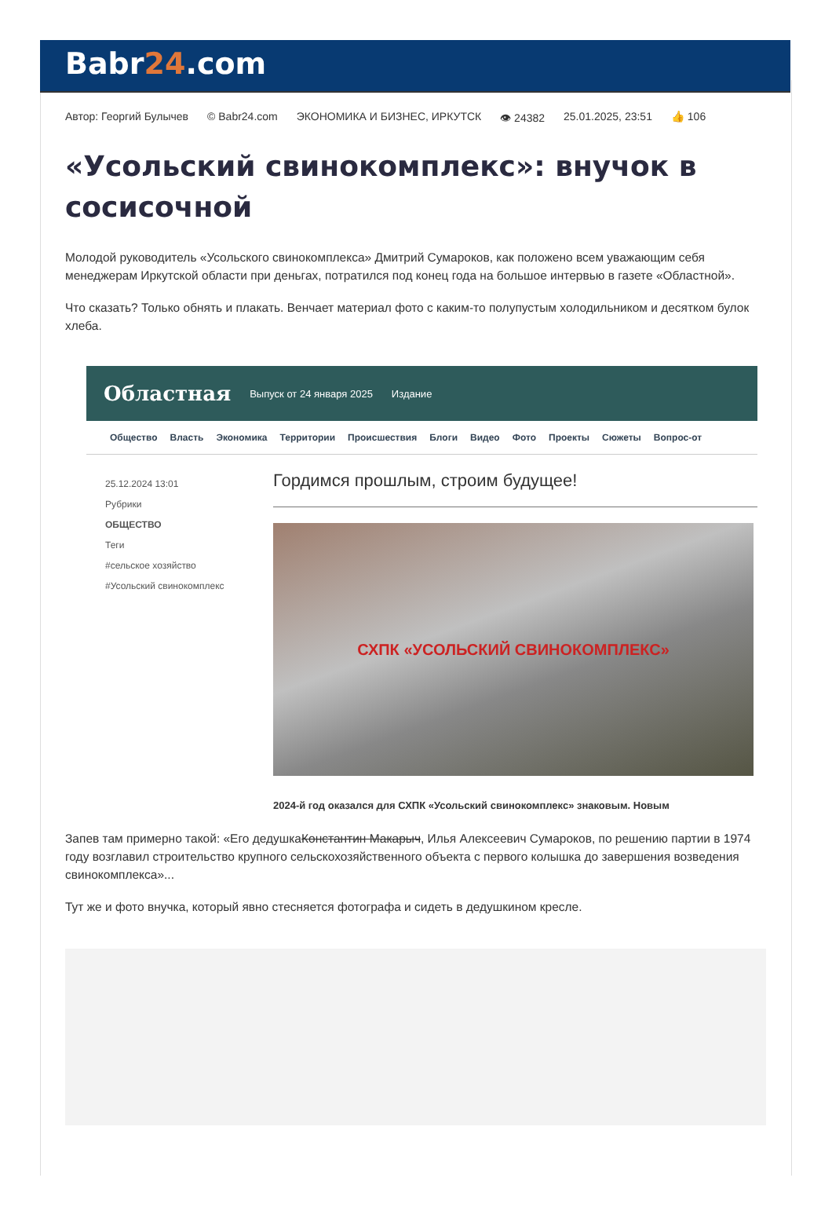Babr24.com
Автор: Георгий Булычев © Babr24.com ЭКОНОМИКА И БИЗНЕС, ИРКУТСК 👁 24382 25.01.2025, 23:51 👍 106
«Усольский свинокомплекс»: внучок в сосисочной
Молодой руководитель «Усольского свинокомплекса» Дмитрий Сумароков, как положено всем уважающим себя менеджерам Иркутской области при деньгах, потратился под конец года на большое интервью в газете «Областной».
Что сказать? Только обнять и плакать. Венчает материал фото с каким-то полупустым холодильником и десятком булок хлеба.
Областная Выпуск от 24 января 2025 Издание
Общество Власть Экономика Территории Происшествия Блоги Видео Фото Проекты Сюжеты Вопрос-от
25.12.2024 13:01
Рубрики
ОБЩЕСТВО
Теги
#сельское хозяйство
#Усольский свинокомплекс
Гордимся прошлым, строим будущее!
СХПК «УСОЛЬСКИЙ СВИНОКОМПЛЕКС»
2024-й год оказался для СХПК «Усольский свинокомплекс» знаковым. Новым
Запев там примерно такой: «Его дедушкаКонстантин Макарыч, Илья Алексеевич Сумароков, по решению партии в 1974 году возглавил строительство крупного сельскохозяйственного объекта с первого колышка до завершения возведения свинокомплекса»...
Тут же и фото внучка, который явно стесняется фотографа и сидеть в дедушкином кресле.